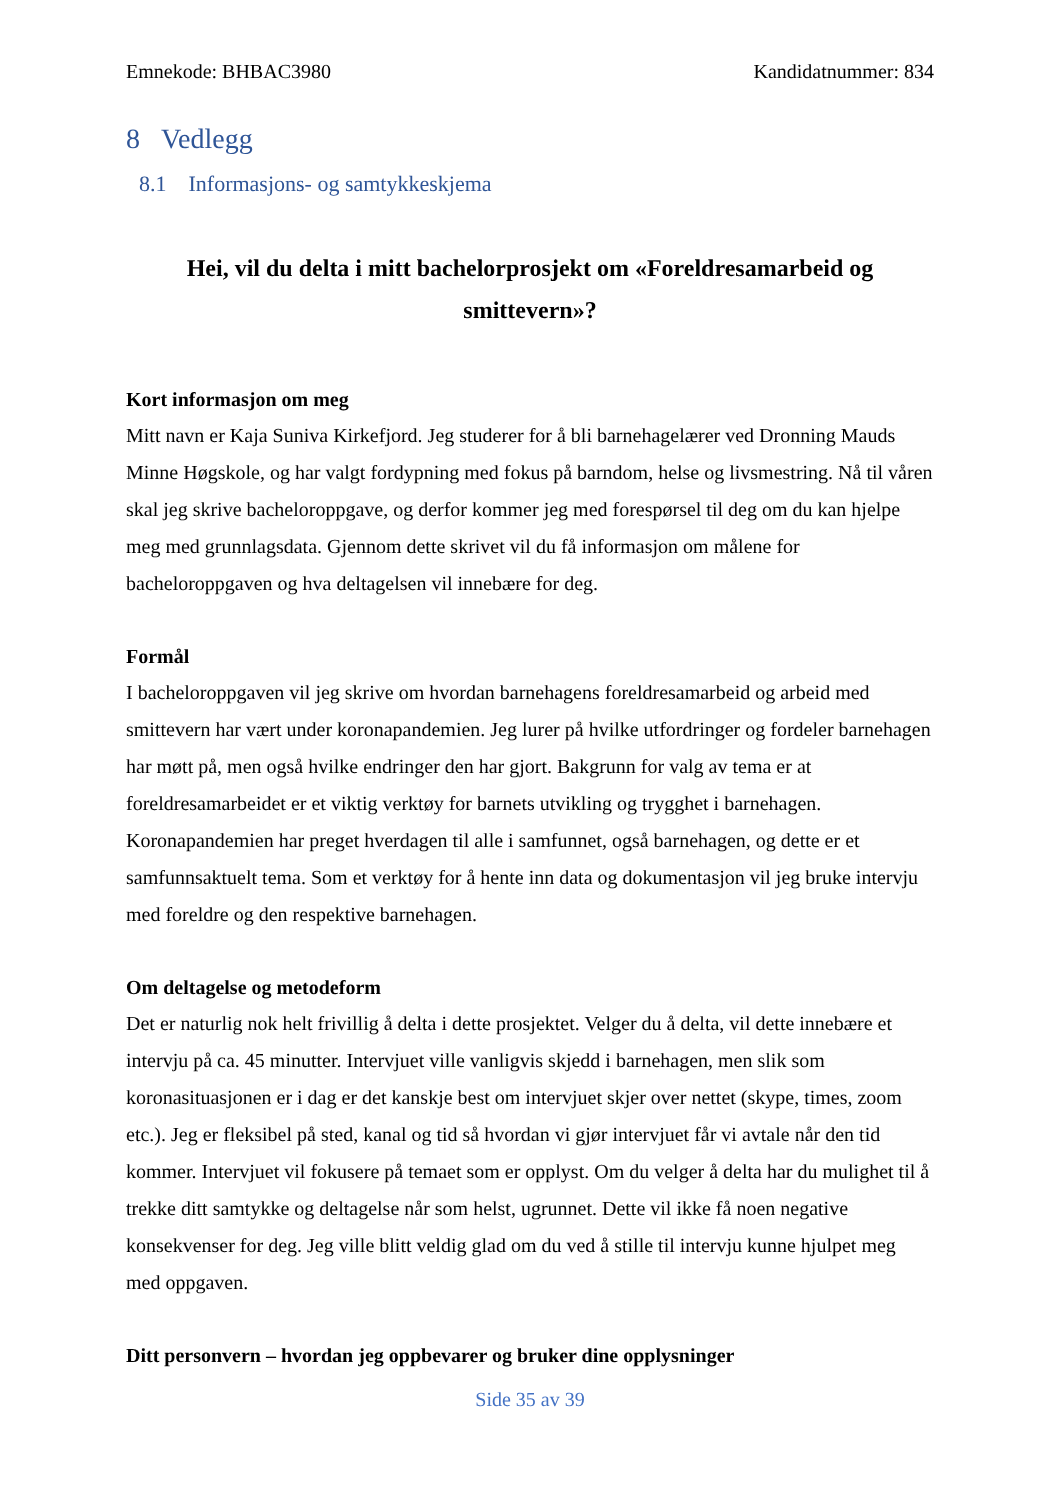Emnekode: BHBAC3980 Kandidatnummer: 834
8 Vedlegg
8.1 Informasjons- og samtykkeskjema
Hei, vil du delta i mitt bachelorprosjekt om «Foreldresamarbeid og smittevern»?
Kort informasjon om meg
Mitt navn er Kaja Suniva Kirkefjord. Jeg studerer for å bli barnehagelærer ved Dronning Mauds Minne Høgskole, og har valgt fordypning med fokus på barndom, helse og livsmestring. Nå til våren skal jeg skrive bacheloroppgave, og derfor kommer jeg med forespørsel til deg om du kan hjelpe meg med grunnlagsdata. Gjennom dette skrivet vil du få informasjon om målene for bacheloroppgaven og hva deltagelsen vil innebære for deg.
Formål
I bacheloroppgaven vil jeg skrive om hvordan barnehagens foreldresamarbeid og arbeid med smittevern har vært under koronapandemien. Jeg lurer på hvilke utfordringer og fordeler barnehagen har møtt på, men også hvilke endringer den har gjort. Bakgrunn for valg av tema er at foreldresamarbeidet er et viktig verktøy for barnets utvikling og trygghet i barnehagen. Koronapandemien har preget hverdagen til alle i samfunnet, også barnehagen, og dette er et samfunnsaktuelt tema. Som et verktøy for å hente inn data og dokumentasjon vil jeg bruke intervju med foreldre og den respektive barnehagen.
Om deltagelse og metodeform
Det er naturlig nok helt frivillig å delta i dette prosjektet. Velger du å delta, vil dette innebære et intervju på ca. 45 minutter. Intervjuet ville vanligvis skjedd i barnehagen, men slik som koronasituasjonen er i dag er det kanskje best om intervjuet skjer over nettet (skype, times, zoom etc.). Jeg er fleksibel på sted, kanal og tid så hvordan vi gjør intervjuet får vi avtale når den tid kommer. Intervjuet vil fokusere på temaet som er opplyst. Om du velger å delta har du mulighet til å trekke ditt samtykke og deltagelse når som helst, ugrunnet. Dette vil ikke få noen negative konsekvenser for deg. Jeg ville blitt veldig glad om du ved å stille til intervju kunne hjulpet meg med oppgaven.
Ditt personvern – hvordan jeg oppbevarer og bruker dine opplysninger
Side 35 av 39